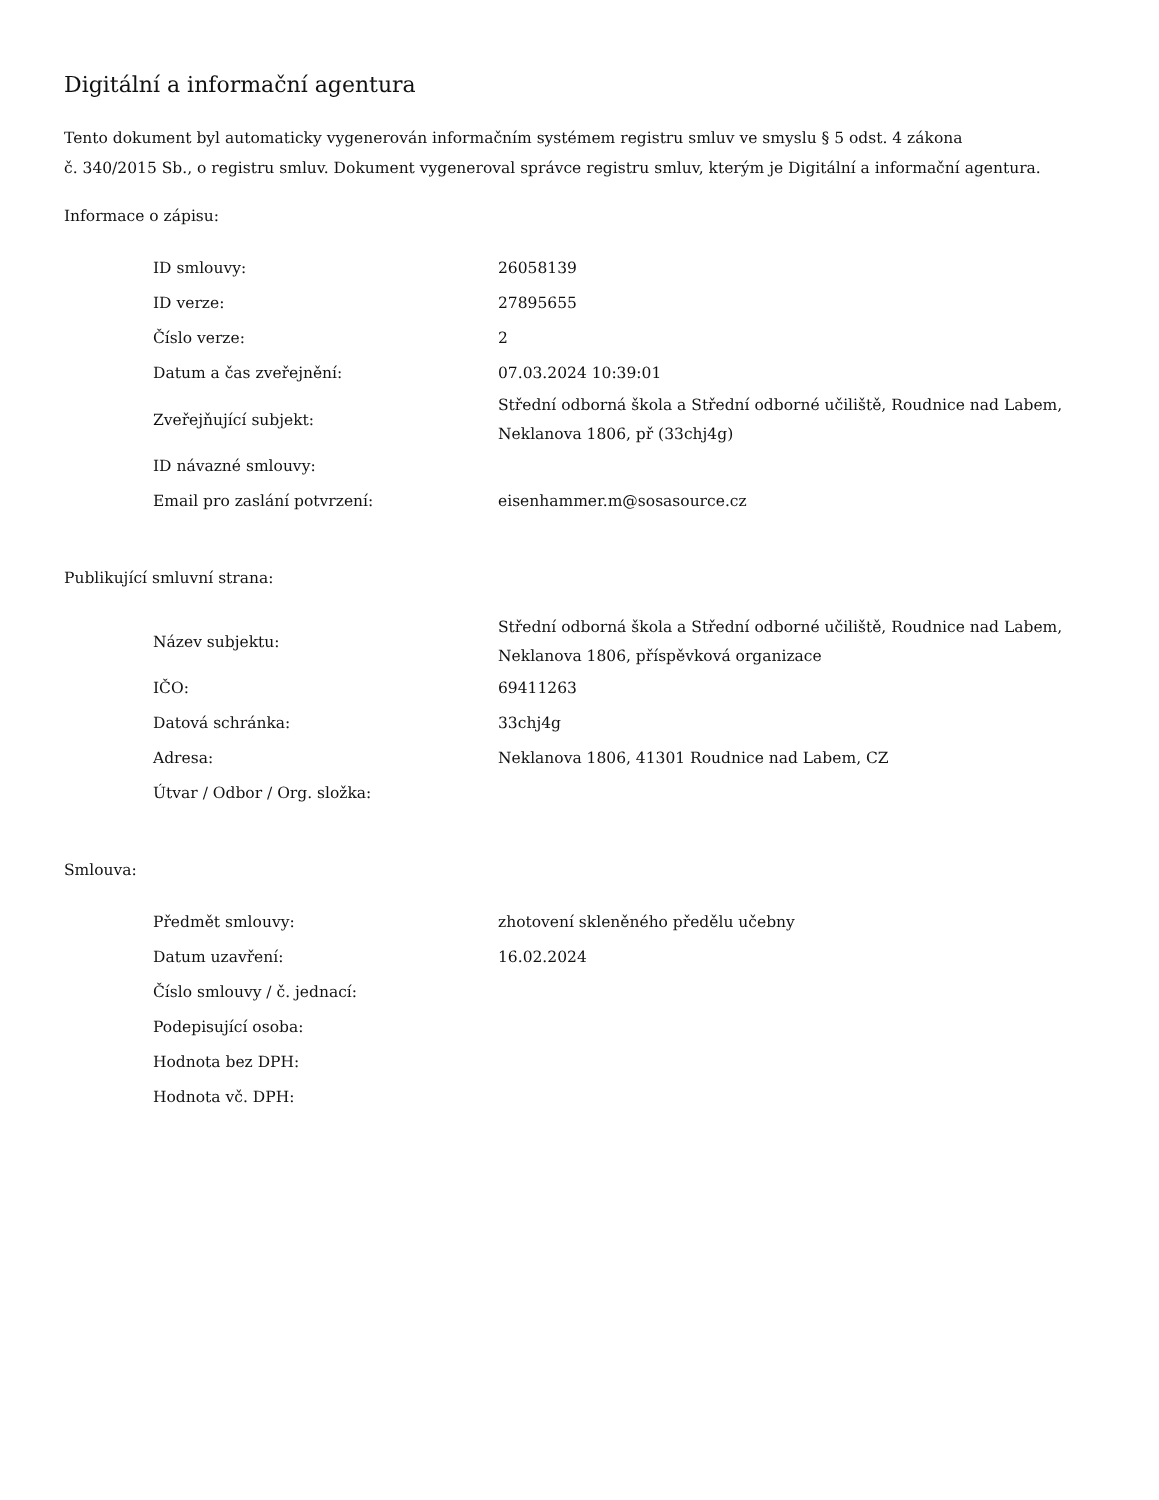Digitální a informační agentura
Tento dokument byl automaticky vygenerován informačním systémem registru smluv ve smyslu § 5 odst. 4 zákona
č. 340/2015 Sb., o registru smluv. Dokument vygeneroval správce registru smluv, kterým je Digitální a informační agentura.
Informace o zápisu:
| ID smlouvy: | 26058139 |
| ID verze: | 27895655 |
| Číslo verze: | 2 |
| Datum a čas zveřejnění: | 07.03.2024 10:39:01 |
| Zveřejňující subjekt: | Střední odborná škola a Střední odborné učiliště, Roudnice nad Labem, Neklanova 1806, př (33chj4g) |
| ID návazné smlouvy: | |
| Email pro zaslání potvrzení: | eisenhammer.m@sosasource.cz |
Publikující smluvní strana:
| Název subjektu: | Střední odborná škola a Střední odborné učiliště, Roudnice nad Labem, Neklanova 1806, příspěvková organizace |
| IČO: | 69411263 |
| Datová schránka: | 33chj4g |
| Adresa: | Neklanova 1806, 41301 Roudnice nad Labem, CZ |
| Útvar / Odbor / Org. složka: | |
Smlouva:
| Předmět smlouvy: | zhotovení skleněného předělu učebny |
| Datum uzavření: | 16.02.2024 |
| Číslo smlouvy / č. jednací: | |
| Podepisující osoba: | |
| Hodnota bez DPH: | |
| Hodnota vč. DPH: | |